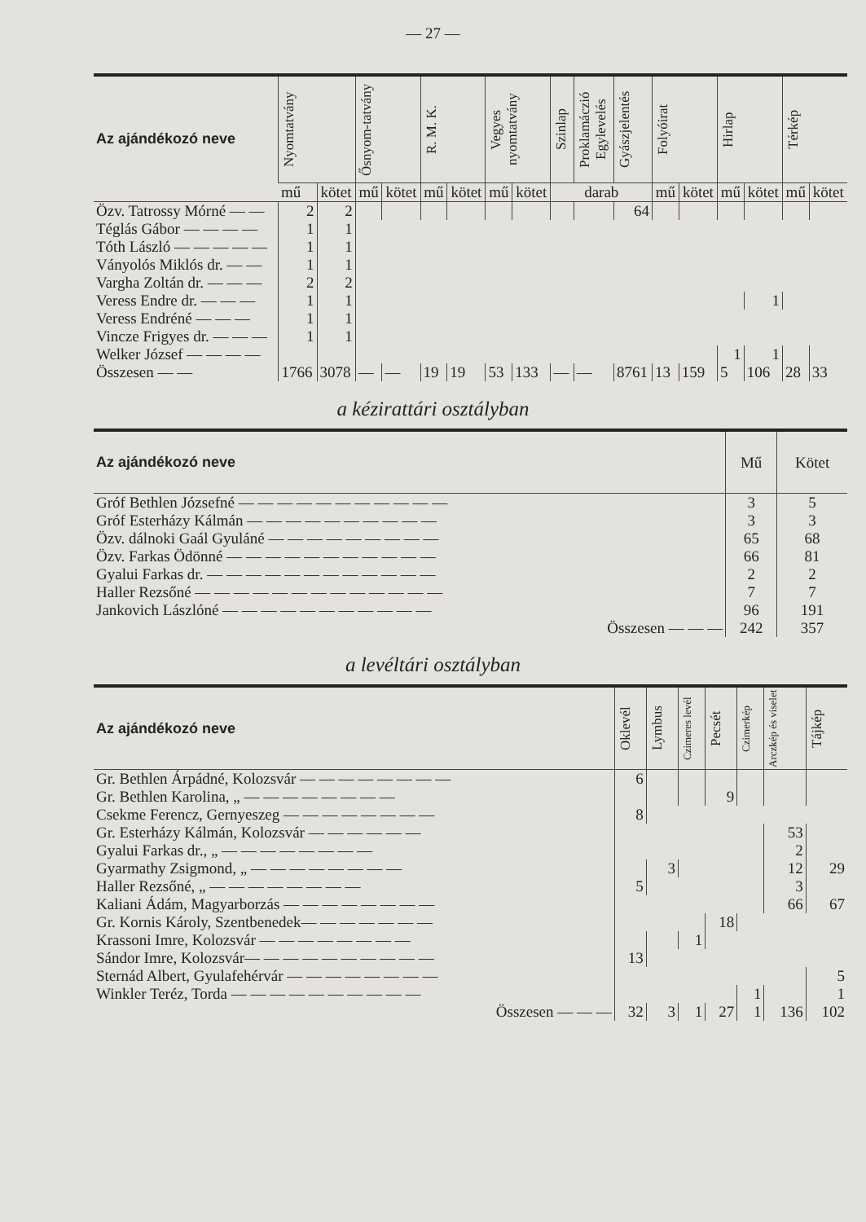— 27 —
| Az ajándékozó neve | Nyomtatvány | | Ősnyom-tatvány | | R. M. K. | | Vegyes nyomtatvány | | Szinlap | Proklamáczió Egylevelés | Gyászjelentés | Folyóirat | | Hirlap | | Térkép | |
| --- | --- | --- | --- | --- | --- | --- | --- | --- | --- | --- | --- | --- | --- | --- | --- | --- | --- |
| | mű | kötet | mű | kötet | mű | kötet | mű | kötet | darab | | | mű | kötet | mű | kötet | mű | kötet |
| Özv. Tatrossy Mórné — — | 2 | 2 | | | | | | | | | 64 | | | | | | |
| Téglás Gábor — — — — | 1 | 1 | | | | | | | | | | | | | | | |
| Tóth László — — — — — | 1 | 1 | | | | | | | | | | | | | | | |
| Ványolós Miklós dr. — — | 1 | 1 | | | | | | | | | | | | | | | |
| Vargha Zoltán dr. — — — | 2 | 2 | | | | | | | | | | | | | | | |
| Veress Endre dr. — — — | 1 | 1 | | | | | | | | | | | | | 1 | | |
| Veress Endréné — — — | 1 | 1 | | | | | | | | | | | | | | | |
| Vincze Frigyes dr. — — — | 1 | 1 | | | | | | | | | | | | | | | |
| Welker József — — — — | | | | | | | | | | | | | | 1 | 1 | | |
| Összesen — — | 1766 | 3078 | — | — | 19 | 19 | 53 | 133 | — | — | 8761 | 13 | 159 | 5 | 106 | 28 | 33 |
a kézirattári osztályban
| Az ajándékozó neve | Mű | Kötet |
| --- | --- | --- |
| Gróf Bethlen Józsefné — — — — — — — — — — — | 3 | 5 |
| Gróf Esterházy Kálmán — — — — — — — — — — | 3 | 3 |
| Özv. dálnoki Gaál Gyuláné — — — — — — — — — | 65 | 68 |
| Özv. Farkas Ödönné — — — — — — — — — — — | 66 | 81 |
| Gyalui Farkas dr. — — — — — — — — — — — — | 2 | 2 |
| Haller Rezsőné — — — — — — — — — — — — — | 7 | 7 |
| Jankovich Lászlóné — — — — — — — — — — — | 96 | 191 |
| Összesen — — — | 242 | 357 |
a levéltári osztályban
| Az ajándékozó neve | Oklevél | Lymbus | Czimeres levél | Pecsét | Czimerkép | Arczkép és viselet | Tájkép |
| --- | --- | --- | --- | --- | --- | --- | --- |
| Gr. Bethlen Árpádné, Kolozsvár — — — — — — — — | 6 | | | | | | |
| Gr. Bethlen Karolina, „ — — — — — — — — | | | | 9 | | | |
| Csekme Ferencz, Gernyeszeg — — — — — — — — | 8 | | | | | | |
| Gr. Esterházy Kálmán, Kolozsvár — — — — — — | | | | | | 53 | |
| Gyalui Farkas dr., „ — — — — — — — — | | | | | | 2 | |
| Gyarmathy Zsigmond, „ — — — — — — — — | | 3 | | | | 12 | 29 |
| Haller Rezsőné, „ — — — — — — — — | 5 | | | | | 3 | |
| Kaliani Ádám, Magyarborzás — — — — — — — — | | | | | | 66 | 67 |
| Gr. Kornis Károly, Szentbenedek— — — — — — — | | | | 18 | | | |
| Krassoni Imre, Kolozsvár — — — — — — — — | | | 1 | | | | |
| Sándor Imre, Kolozsvár— — — — — — — — — — | 13 | | | | | | |
| Sternád Albert, Gyulafehérvár — — — — — — — — | | | | | | | 5 |
| Winkler Teréz, Torda — — — — — — — — — — | | | | | 1 | | 1 |
| Összesen — — — | 32 | 3 | 1 | 27 | 1 | 136 | 102 |